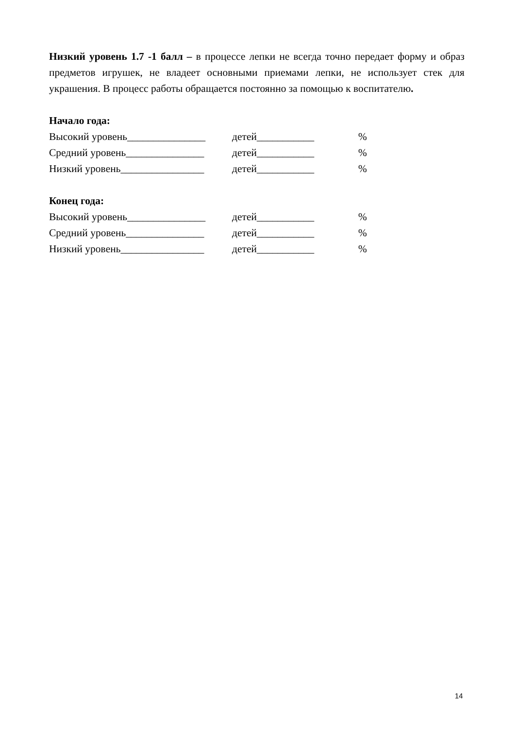Низкий уровень 1.7 -1 балл – в процессе лепки не всегда точно передает форму и образ предметов игрушек, не владеет основными приемами лепки, не использует стек для украшения. В процесс работы обращается постоянно за помощью к воспитателю.
Начало года:
Высокий уровень_______________ детей___________%
Средний уровень_______________ детей___________%
Низкий уровень________________ детей___________%
Конец года:
Высокий уровень_______________ детей___________%
Средний уровень_______________ детей___________%
Низкий уровень________________ детей___________%
14